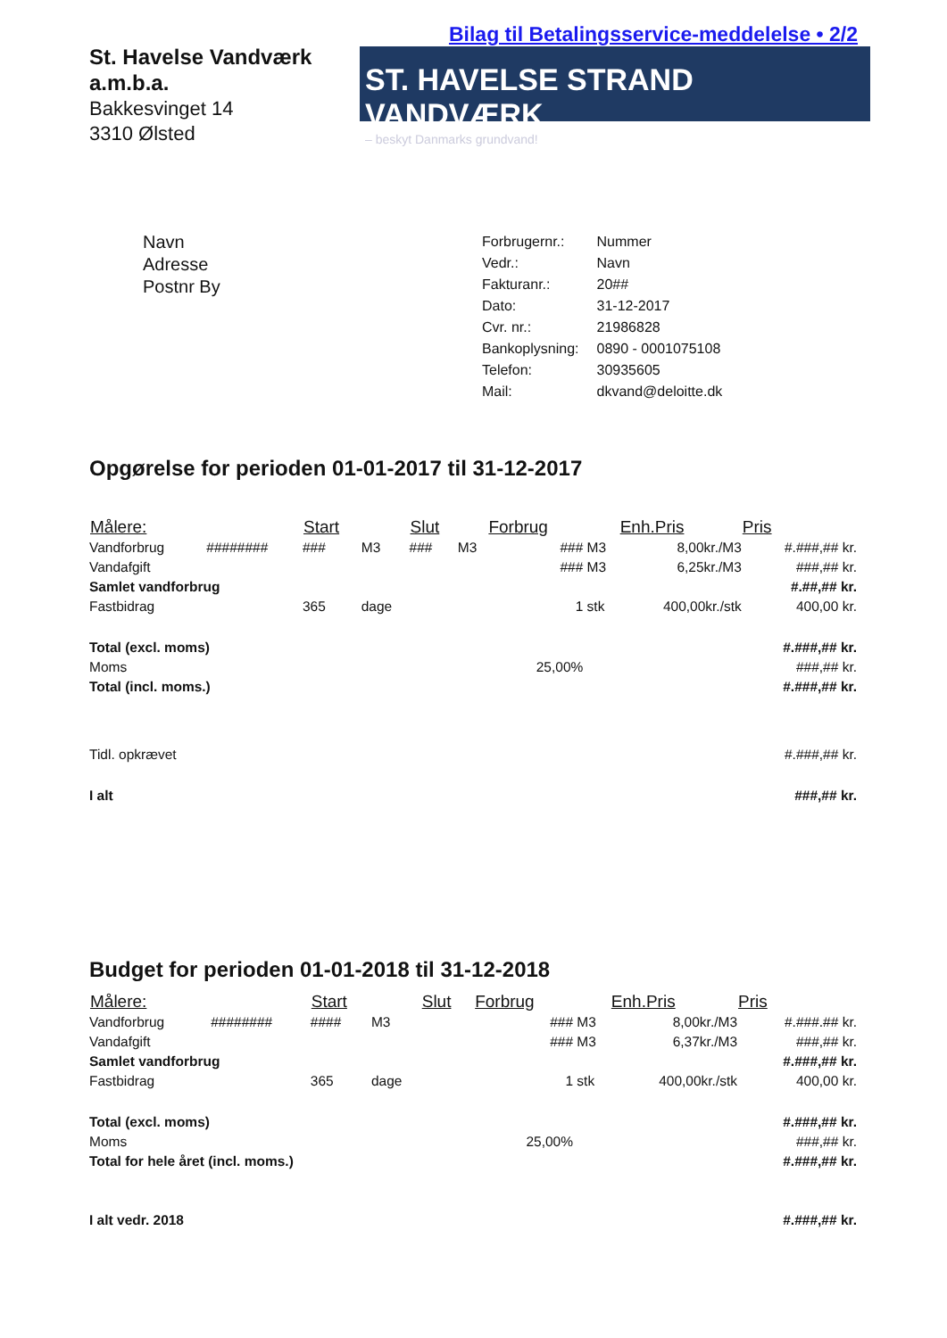St. Havelse Vandværk
a.m.b.a.
Bakkesvinget 14
3310 Ølsted
Bilag til Betalingsservice-meddelelse • 2/2
ST. HAVELSE STRAND VANDVÆRK
– beskyt Danmarks grundvand!
Navn
Adresse
Postnr By
| Forbrugernr.: | Nummer |
| Vedr.: | Navn |
| Fakturanr.: | 20## |
| Dato: | 31-12-2017 |
| Cvr. nr.: | 21986828 |
| Bankoplysning: | 0890 - 0001075108 |
| Telefon: | 30935605 |
| Mail: | dkvand@deloitte.dk |
Opgørelse for perioden 01-01-2017 til 31-12-2017
| Målere: | | Start | | Slut | | Forbrug | | Enh.Pris | Pris |
| --- | --- | --- | --- | --- | --- | --- | --- | --- | --- |
| Vandforbrug | ######## | ### | M3 | ### | M3 | ### | M3 | 8,00kr./M3 | #.###,## kr. |
| Vandafgift | | | | | | ### | M3 | 6,25kr./M3 | ###,## kr. |
| Samlet vandforbrug | | | | | | | | | #.##,## kr. |
| Fastbidrag | | 365 | dage | | | 1 | stk | 400,00kr./stk | 400,00 kr. |
| Total (excl. moms) | | | | | | | | | #.###,## kr. |
| Moms | | | | | | 25,00% | | | ###,## kr. |
| Total (incl. moms.) | | | | | | | | | #.###,## kr. |
| Tidl. opkrævet | | | | | | | | | #.###,## kr. |
| I alt | | | | | | | | | ###,## kr. |
Budget for perioden 01-01-2018 til 31-12-2018
| Målere: | | Start | | Slut | | Forbrug | | Enh.Pris | Pris |
| --- | --- | --- | --- | --- | --- | --- | --- | --- | --- |
| Vandforbrug | ######## | #### | M3 | | | ### | M3 | 8,00kr./M3 | #.###.## kr. |
| Vandafgift | | | | | | ### | M3 | 6,37kr./M3 | ###,## kr. |
| Samlet vandforbrug | | | | | | | | | #.###,## kr. |
| Fastbidrag | | 365 | dage | | | 1 | stk | 400,00kr./stk | 400,00 kr. |
| Total (excl. moms) | | | | | | | | | #.###,## kr. |
| Moms | | | | | | 25,00% | | | ###,## kr. |
| Total for hele året (incl. moms.) | | | | | | | | | #.###,## kr. |
| I alt vedr. 2018 | | | | | | | | | #.###,## kr. |